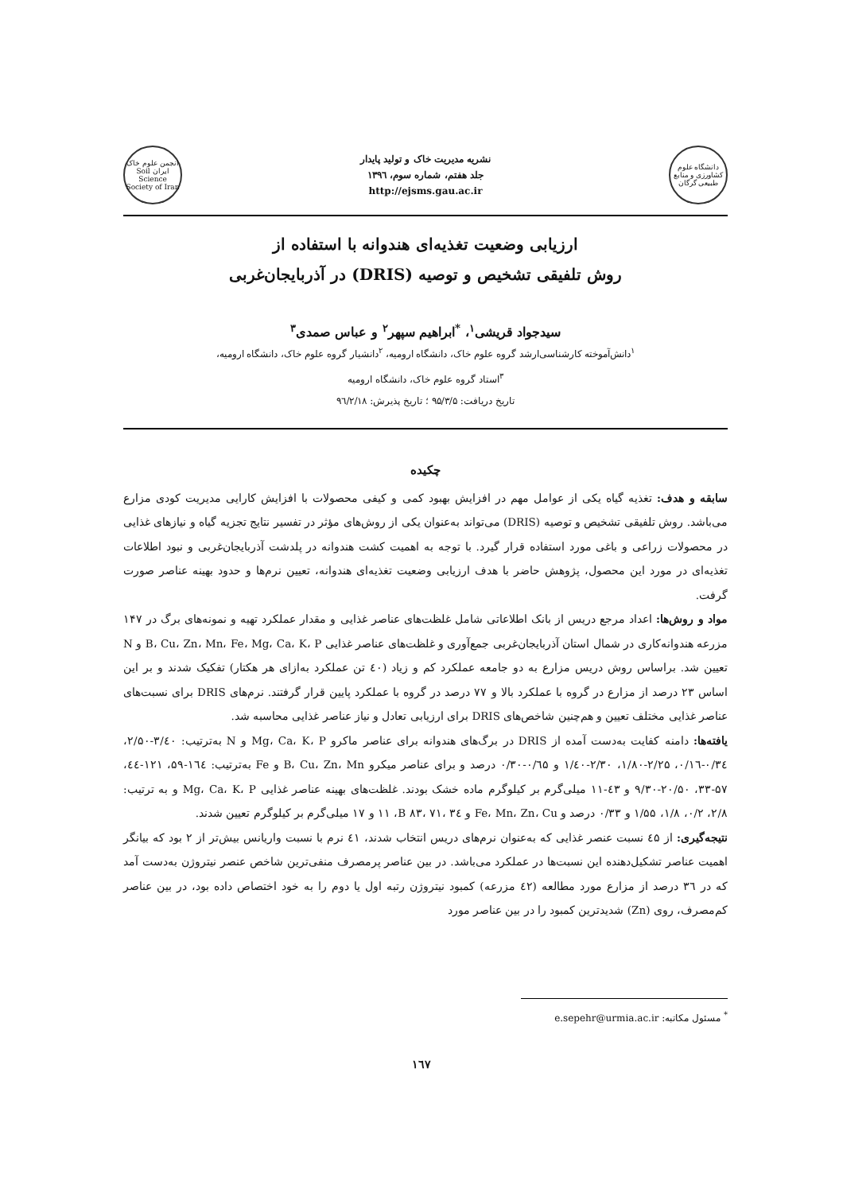دانشگاه علوم کشاورزی و منابع طبیعی گرگان
نشریه مدیریت خاک و تولید پایدار
جلد هفتم، شماره سوم، ۱۳۹٦
http://ejsms.gau.ac.ir
انجمن علوم خاک ایران Soil Science Society of Iran
ارزیابی وضعیت تغذیه‌ای هندوانه با استفاده از
روش تلفیقی تشخیص و توصیه (DRIS) در آذربایجان‌غربی
سیدجواد قریشی<sup>۱</sup>، <sup>*</sup>ابراهیم سپهر<sup>۲</sup> و عباس صمدی<sup>۳</sup>
<sup>۱</sup> دانش‌آموخته کارشناسی‌ارشد گروه علوم خاک، دانشگاه ارومیه، <sup>۲</sup>دانشیار گروه علوم خاک، دانشگاه ارومیه،
<sup>۳</sup> استاد گروه علوم خاک، دانشگاه ارومیه
تاریخ دریافت: ۹۵/۳/۵ ؛ تاریخ پذیرش: ۹٦/۲/۱۸
چکیده
سابقه و هدف: تغذیه گیاه یکی از عوامل مهم در افزایش بهبود کمی و کیفی محصولات با افزایش کارایی مدیریت کودی مزارع می‌باشد. روش تلفیقی تشخیص و توصیه (DRIS) می‌تواند به‌عنوان یکی از روش‌های مؤثر در تفسیر نتایج تجزیه گیاه و نیازهای غذایی در محصولات زراعی و باغی مورد استفاده قرار گیرد. با توجه به اهمیت کشت هندوانه در پلدشت آذربایجان‌غربی و نبود اطلاعات تغذیه‌ای در مورد این محصول، پژوهش حاضر با هدف ارزیابی وضعیت تغذیه‌ای هندوانه، تعیین نرم‌ها و حدود بهینه عناصر صورت گرفت.
مواد و روش‌ها: اعداد مرجع دریس از بانک اطلاعاتی شامل غلظت‌های عناصر غذایی و مقدار عملکرد تهیه و نمونه‌های برگ در ۱۴۷ مزرعه هندوانه‌کاری در شمال استان آذربایجان‌غربی جمع‌آوری و غلظت‌های عناصر غذایی B، Cu، Zn، Mn، Fe، Mg، Ca، K، P و N تعیین شد. براساس روش دریس مزارع به دو جامعه عملکرد کم و زیاد (٤۰ تن عملکرد به‌ازای هر هکتار) تفکیک شدند و بر این اساس ۲۳ درصد از مزارع در گروه با عملکرد بالا و ۷۷ درصد در گروه با عملکرد پایین قرار گرفتند. نرم‌های DRIS برای نسبت‌های عناصر غذایی مختلف تعیین و هم‌چنین شاخص‌های DRIS برای ارزیابی تعادل و نیاز عناصر غذایی محاسبه شد.
یافته‌ها: دامنه کفایت به‌دست آمده از DRIS در برگ‌های هندوانه برای عناصر ماکرو Mg، Ca، K، P و N به‌ترتیب: ۳/٤۰-۲/۵۰، ۰/۳٤-۰/۱٦، ۲/۲۵-۱/۸۰، ۲/۳۰-۱/٤۰ و ۰/٦۵-۰/۳۰ درصد و برای عناصر میکرو B، Cu، Zn، Mn و Fe به‌ترتیب: ۱٦٤-۵۹، ۱۲۱-٤٤، ۵۷-۳۳، ۲۰/۵۰-۹/۳۰ و ٤۳-۱۱ میلی‌گرم بر کیلوگرم ماده خشک بودند. غلظت‌های بهینه عناصر غذایی Mg، Ca، K، P و به ترتیب: ۲/۸، ۰/۲، ۱/۸، ۱/۵۵ و ۰/۳۳ درصد و Fe، Mn، Zn، Cu و B ۸۳، ۷۱، ۳٤، ۱۱ و ۱۷ میلی‌گرم بر کیلوگرم تعیین شدند.
نتیجه‌گیری: از ٤۵ نسبت عنصر غذایی که به‌عنوان نرم‌های دریس انتخاب شدند، ٤۱ نرم با نسبت واریانس بیش‌تر از ۲ بود که بیانگر اهمیت عناصر تشکیل‌دهنده این نسبت‌ها در عملکرد می‌باشد. در بین عناصر پرمصرف منفی‌ترین شاخص عنصر نیتروژن به‌دست آمد که در ۳٦ درصد از مزارع مورد مطالعه (٤۲ مزرعه) کمبود نیتروژن رتبه اول یا دوم را به خود اختصاص داده بود، در بین عناصر کم‌مصرف، روی (Zn) شدیدترین کمبود را در بین عناصر مورد
<sup>*</sup> مسئول مکاتبه: e.sepehr@urmia.ac.ir
۱٦۷